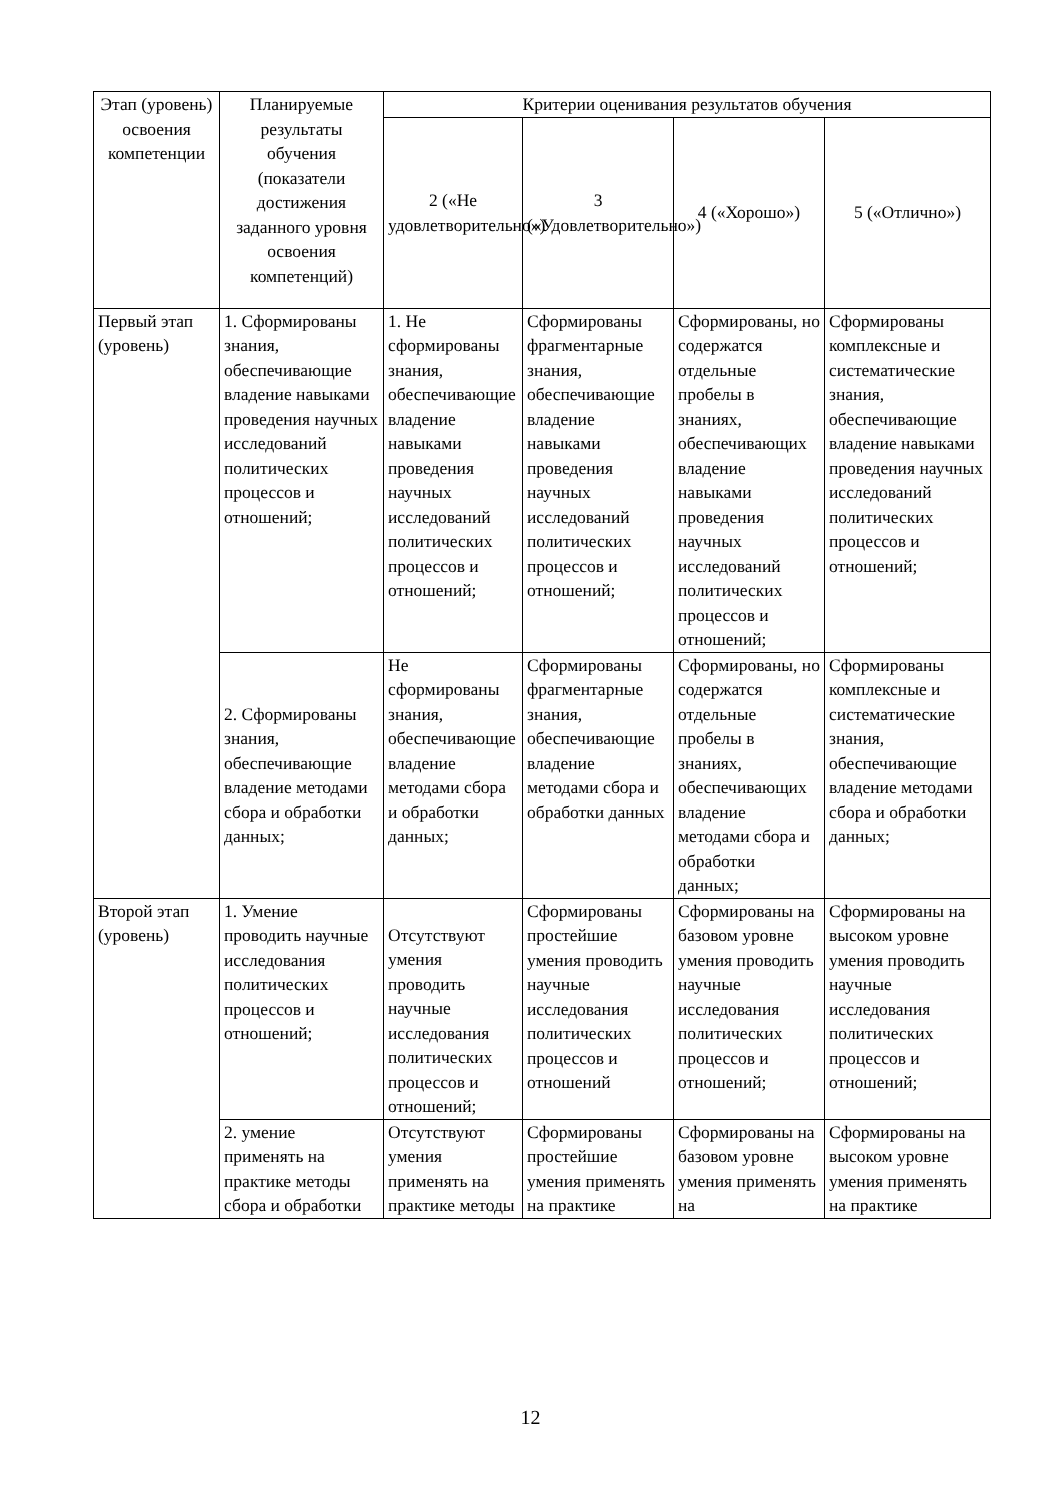| Этап (уровень) освоения компетенции | Планируемые результаты обучения (показатели достижения заданного уровня освоения компетенций) | Критерии оценивания результатов обучения | | | |
| --- | --- | --- | --- | --- | --- |
| | | 2 («Не удовлетворительно») | 3 («Удовлетворительно») | 4 («Хорошо») | 5 («Отлично») |
| Первый этап (уровень) | 1. Сформированы знания, обеспечивающие владение навыками проведения научных исследований политических процессов и отношений; | 1. Не сформированы знания, обеспечивающие владение навыками проведения научных исследований политических процессов и отношений; | Сформированы фрагментарные знания, обеспечивающие владение навыками проведения научных исследований политических процессов и отношений; | Сформированы, но содержатся отдельные пробелы в знаниях, обеспечивающих владение навыками проведения научных исследований политических процессов и отношений; | Сформированы комплексные и систематические знания, обеспечивающие владение навыками проведения научных исследований политических процессов и отношений; |
| | 2. Сформированы знания, обеспечивающие владение методами сбора и обработки данных; | Не сформированы знания, обеспечивающие владение методами сбора и обработки данных; | Сформированы фрагментарные знания, обеспечивающие владение методами сбора и обработки данных | Сформированы, но содержатся отдельные пробелы в знаниях, обеспечивающих владение методами сбора и обработки данных; | Сформированы комплексные и систематические знания, обеспечивающие владение методами сбора и обработки данных; |
| Второй этап (уровень) | 1. Умение проводить научные исследования политических процессов и отношений; | Отсутствуют умения проводить научные исследования политических процессов и отношений; | Сформированы простейшие умения проводить научные исследования политических процессов и отношений | Сформированы на базовом уровне умения проводить научные исследования политических процессов и отношений; | Сформированы на высоком уровне умения проводить научные исследования политических процессов и отношений; |
| | 2. умение применять на практике методы сбора и обработки | Отсутствуют умения применять на практике методы | Сформированы простейшие умения применять на практике | Сформированы на базовом уровне умения применять на | Сформированы на высоком уровне умения применять на практике |
12